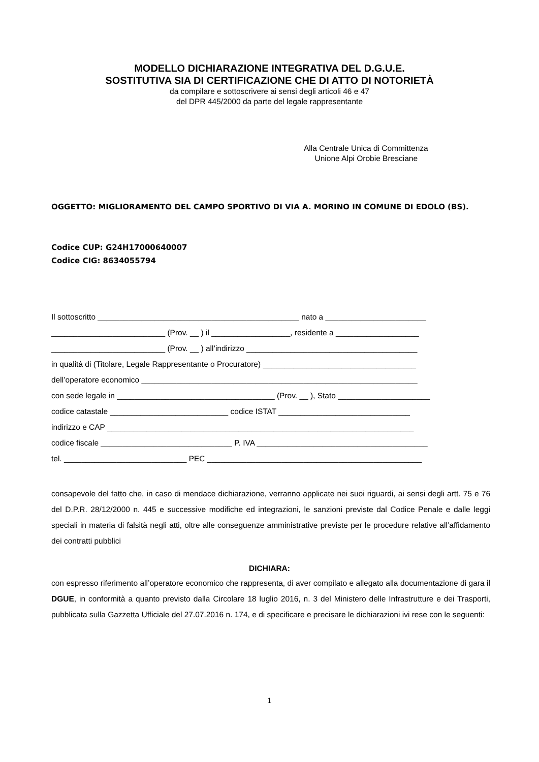MODELLO DICHIARAZIONE INTEGRATIVA DEL D.G.U.E.
SOSTITUTIVA SIA DI CERTIFICAZIONE CHE DI ATTO DI NOTORIETÀ
da compilare e sottoscrivere ai sensi degli articoli 46 e 47
del DPR 445/2000 da parte del legale rappresentante
Alla Centrale Unica di Committenza
Unione Alpi Orobie Bresciane
OGGETTO: MIGLIORAMENTO DEL CAMPO SPORTIVO DI VIA A. MORINO IN COMUNE DI EDOLO (BS).
Codice CUP: G24H17000640007
Codice CIG: 8634055794
Il sottoscritto ______________________________________________ nato a _______________________
__________________________ (Prov. __ ) il __________________, residente a ___________________
__________________________ (Prov. __ ) all’indirizzo _______________________________________
in qualità di (Titolare, Legale Rappresentante o Procuratore) ___________________________________
dell’operatore economico _______________________________________________________________
con sede legale in ____________________________________ (Prov. __ ), Stato _____________________
codice catastale ___________________________ codice ISTAT ______________________________
indirizzo e CAP ______________________________________________________________________
codice fiscale ______________________________ P. IVA _______________________________________
tel. ____________________________ PEC _________________________________________________
consapevole del fatto che, in caso di mendace dichiarazione, verranno applicate nei suoi riguardi, ai sensi degli artt. 75 e 76 del D.P.R. 28/12/2000 n. 445 e successive modifiche ed integrazioni, le sanzioni previste dal Codice Penale e dalle leggi speciali in materia di falsità negli atti, oltre alle conseguenze amministrative previste per le procedure relative all’affidamento dei contratti pubblici
DICHIARA:
con espresso riferimento all’operatore economico che rappresenta, di aver compilato e allegato alla documentazione di gara il DGUE, in conformità a quanto previsto dalla Circolare 18 luglio 2016, n. 3 del Ministero delle Infrastrutture e dei Trasporti, pubblicata sulla Gazzetta Ufficiale del 27.07.2016 n. 174, e di specificare e precisare le dichiarazioni ivi rese con le seguenti:
1